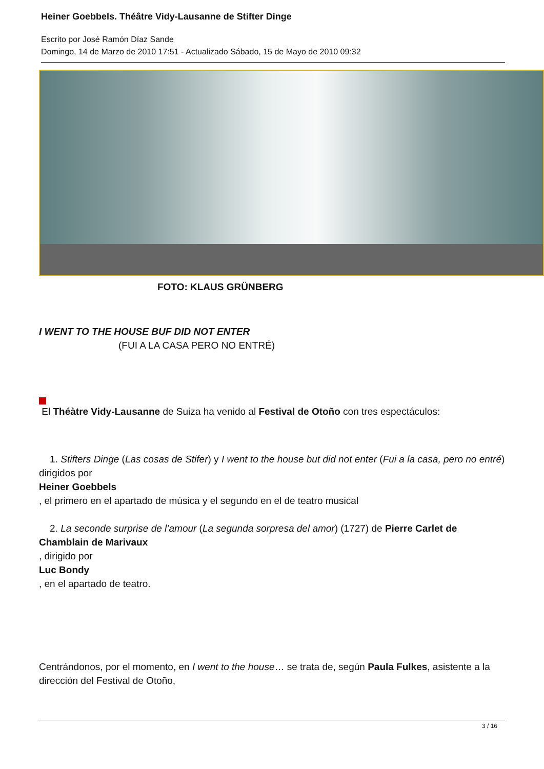Heiner Goebbels. Théâtre Vidy-Lausanne de Stifter Dinge
Escrito por José Ramón Díaz Sande
Domingo, 14 de Marzo de 2010 17:51 - Actualizado Sábado, 15 de Mayo de 2010 09:32
FOTO: KLAUS GRÜNBERG
I WENT TO THE HOUSE BUF DID NOT ENTER
(FUI A LA CASA PERO NO ENTRÉ)
El Théàtre Vidy-Lausanne de Suiza ha venido al Festival de Otoño con tres espectáculos:
1. Stifters Dinge (Las cosas de Stifer) y I went to the house but did not enter (Fui a la casa, pero no entré)
dirigidos por
Heiner Goebbels
, el primero en el apartado de música y el segundo en el de teatro musical
2. La seconde surprise de l’amour (La segunda sorpresa del amor) (1727) de Pierre Carlet de Chamblain de Marivaux
, dirigido por
Luc Bondy
, en el apartado de teatro.
Centrándonos, por el momento, en I went to the house… se trata de, según Paula Fulkes, asistente a la dirección del Festival de Otoño,
3 / 16